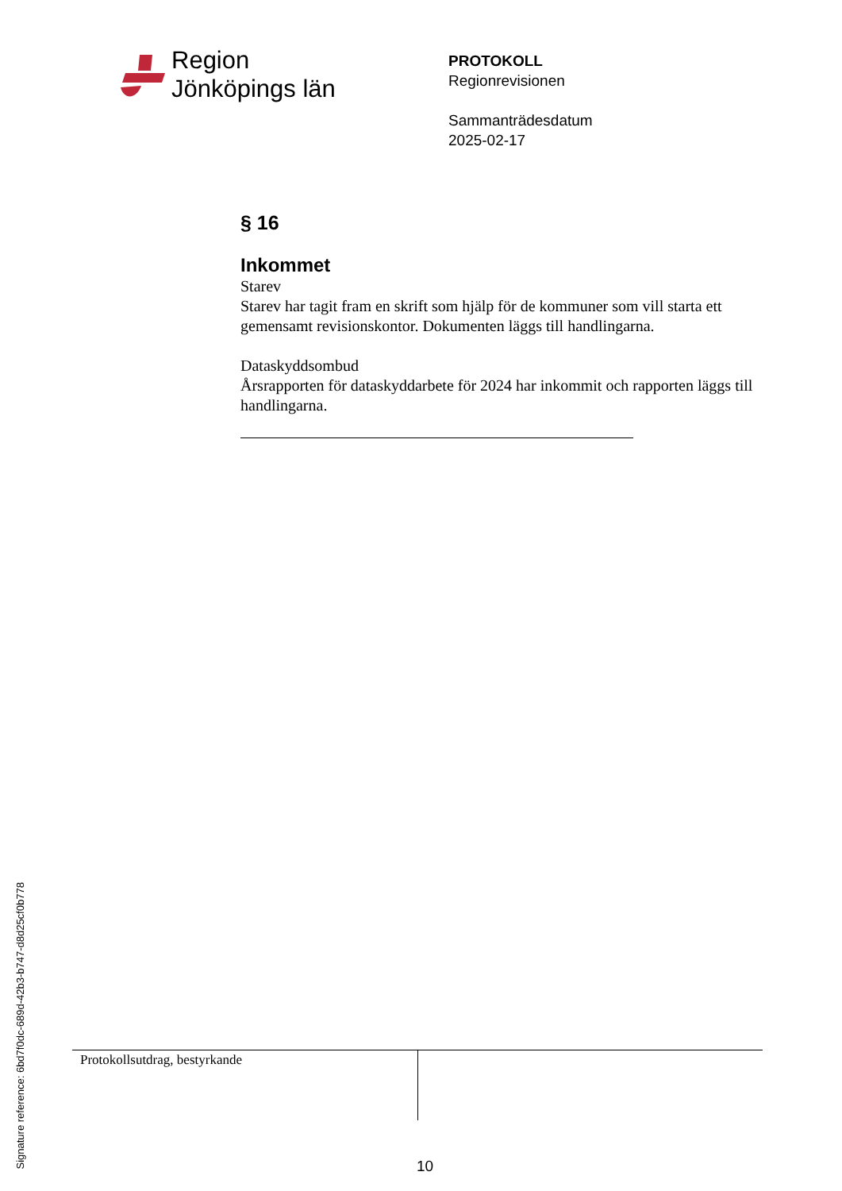Region
Jönköpings län
PROTOKOLL
Regionrevisionen
Sammanträdesdatum
2025-02-17
§ 16
Inkommet
Starev
Starev har tagit fram en skrift som hjälp för de kommuner som vill starta ett gemensamt revisionskontor. Dokumenten läggs till handlingarna.
Dataskyddsombud
Årsrapporten för dataskyddarbete för 2024 har inkommit och rapporten läggs till handlingarna.
Protokollsutdrag, bestyrkande
10
Signature reference: 6bd7f0dc-689d-42b3-b747-d8d25cf0b778